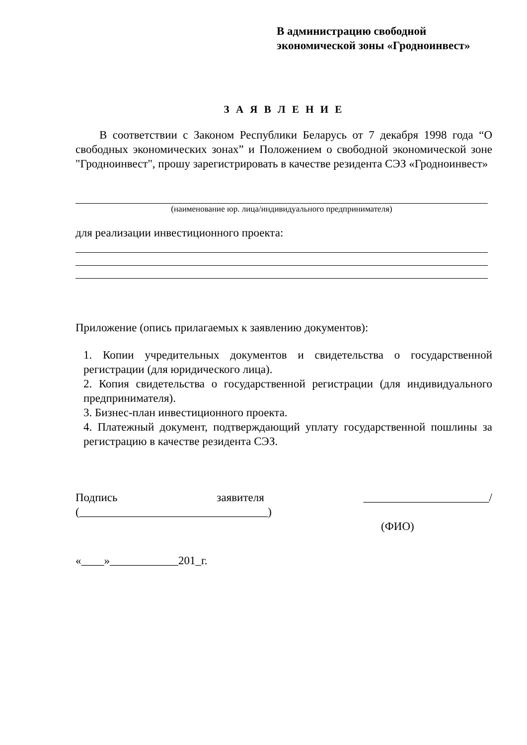В администрацию свободной
экономической зоны «Гродноинвест»
З А Я В Л Е Н И Е
В соответствии с Законом Республики Беларусь от 7 декабря 1998 года “О свободных экономических зонах” и Положением о свободной экономической зоне "Гродноинвест", прошу зарегистрировать в качестве резидента СЭЗ «Гродноинвест»
(наименование юр. лица/индивидуального предпринимателя)
для реализации инвестиционного проекта:
Приложение (опись прилагаемых к заявлению документов):
1. Копии учредительных документов и свидетельства о государственной регистрации (для юридического лица).
2. Копия свидетельства о государственной регистрации (для индивидуального предпринимателя).
3. Бизнес-план инвестиционного проекта.
4. Платежный документ, подтверждающий уплату государственной пошлины за регистрацию в качестве резидента СЭЗ.
Подпись заявителя ______________________/ (_________________________________)
(ФИО)
«____»____________201_г.